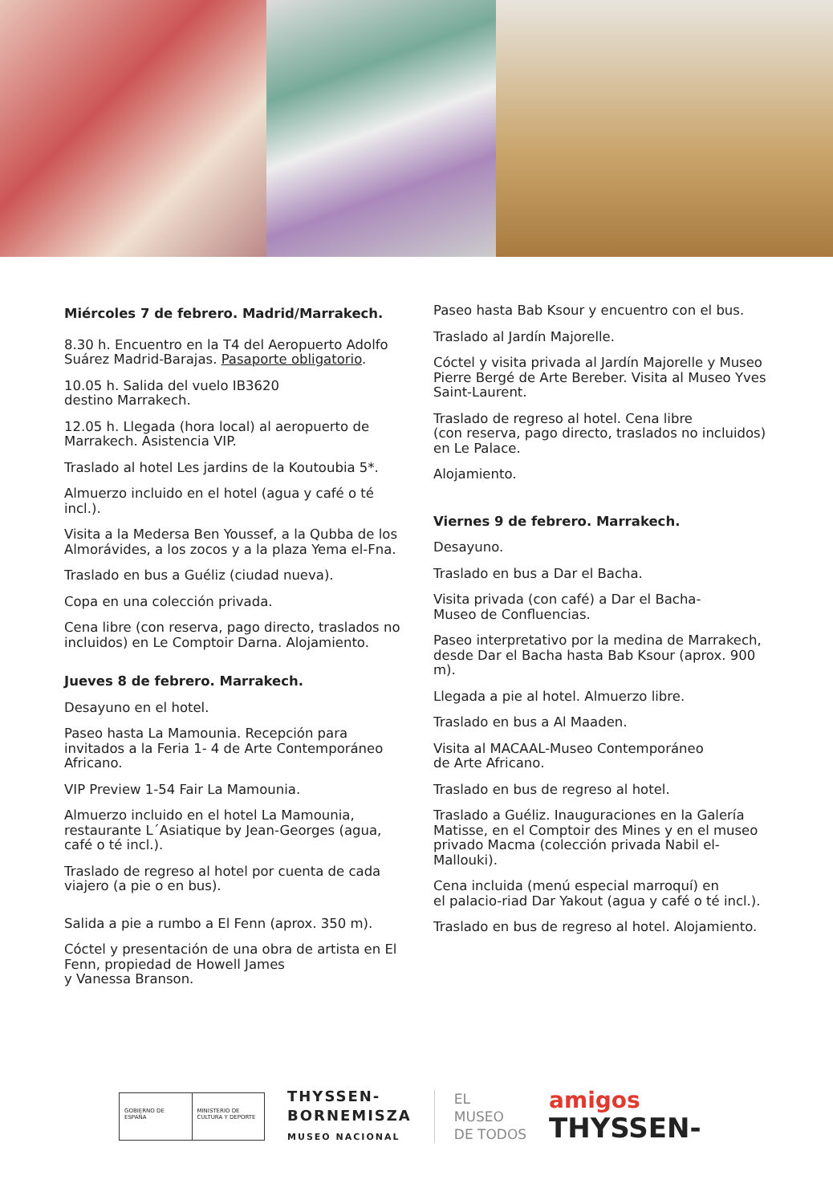Miércoles 7 de febrero. Madrid/Marrakech.
8.30 h. Encuentro en la T4 del Aeropuerto Adolfo Suárez Madrid-Barajas. Pasaporte obligatorio.
10.05 h. Salida del vuelo IB3620
destino Marrakech.
12.05 h. Llegada (hora local) al aeropuerto de Marrakech. Asistencia VIP.
Traslado al hotel Les jardins de la Koutoubia 5*.
Almuerzo incluido en el hotel (agua y café o té incl.).
Visita a la Medersa Ben Youssef, a la Qubba de los Almorávides, a los zocos y a la plaza Yema el-Fna.
Traslado en bus a Guéliz (ciudad nueva).
Copa en una colección privada.
Cena libre (con reserva, pago directo, traslados no incluidos) en Le Comptoir Darna. Alojamiento.
Jueves 8 de febrero. Marrakech.
Desayuno en el hotel.
Paseo hasta La Mamounia. Recepción para invitados a la Feria 1- 4 de Arte Contemporáneo Africano.
VIP Preview 1-54 Fair La Mamounia.
Almuerzo incluido en el hotel La Mamounia, restaurante L´Asiatique by Jean-Georges (agua, café o té incl.).
Traslado de regreso al hotel por cuenta de cada viajero (a pie o en bus).
Salida a pie a rumbo a El Fenn (aprox. 350 m).
Cóctel y presentación de una obra de artista en El Fenn, propiedad de Howell James
y Vanessa Branson.
Paseo hasta Bab Ksour y encuentro con el bus.
Traslado al Jardín Majorelle.
Cóctel y visita privada al Jardín Majorelle y Museo Pierre Bergé de Arte Bereber. Visita al Museo Yves Saint-Laurent.
Traslado de regreso al hotel. Cena libre
(con reserva, pago directo, traslados no incluidos) en Le Palace.
Alojamiento.
Viernes 9 de febrero. Marrakech.
Desayuno.
Traslado en bus a Dar el Bacha.
Visita privada (con café) a Dar el Bacha-
Museo de Confluencias.
Paseo interpretativo por la medina de Marrakech, desde Dar el Bacha hasta Bab Ksour (aprox. 900 m).
Llegada a pie al hotel. Almuerzo libre.
Traslado en bus a Al Maaden.
Visita al MACAAL-Museo Contemporáneo
de Arte Africano.
Traslado en bus de regreso al hotel.
Traslado a Guéliz. Inauguraciones en la Galería Matisse, en el Comptoir des Mines y en el museo privado Macma (colección privada Nabil el-Mallouki).
Cena incluida (menú especial marroquí) en
el palacio-riad Dar Yakout (agua y café o té incl.).
Traslado en bus de regreso al hotel. Alojamiento.
GOBIERNO DE ESPAÑA MINISTERIO DE CULTURA Y DEPORTE
THYSSEN-
BORNEMISZA
MUSEO NACIONAL
EL
MUSEO
DE TODOS
amigos
THYSSEN-